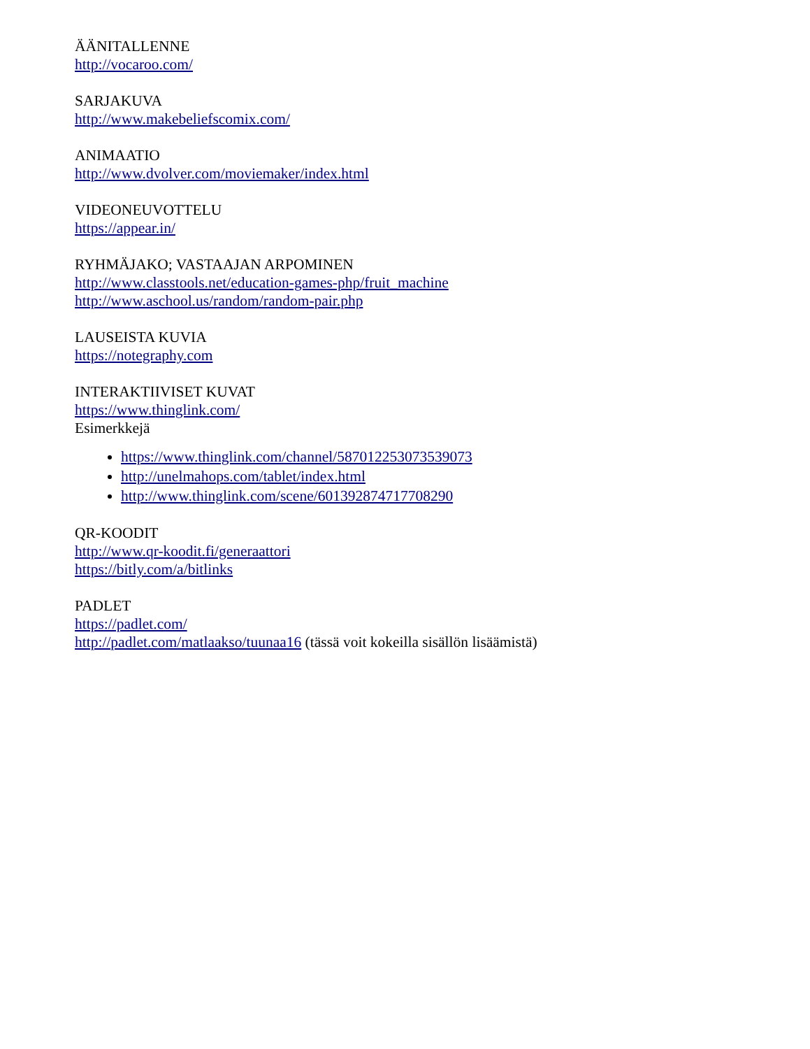ÄÄNITALLENNE
http://vocaroo.com/
SARJAKUVA
http://www.makebeliefscomix.com/
ANIMAATIO
http://www.dvolver.com/moviemaker/index.html
VIDEONEUVOTTELU
https://appear.in/
RYHMÄJAKO; VASTAAJAN ARPOMINEN
http://www.classtools.net/education-games-php/fruit_machine
http://www.aschool.us/random/random-pair.php
LAUSEISTA KUVIA
https://notegraphy.com
INTERAKTIIVISET KUVAT
https://www.thinglink.com/
Esimerkkejä
https://www.thinglink.com/channel/587012253073539073
http://unelmahops.com/tablet/index.html
http://www.thinglink.com/scene/601392874717708290
QR-KOODIT
http://www.qr-koodit.fi/generaattori
https://bitly.com/a/bitlinks
PADLET
https://padlet.com/
http://padlet.com/matlaakso/tuunaa16 (tässä voit kokeilla sisällön lisäämistä)